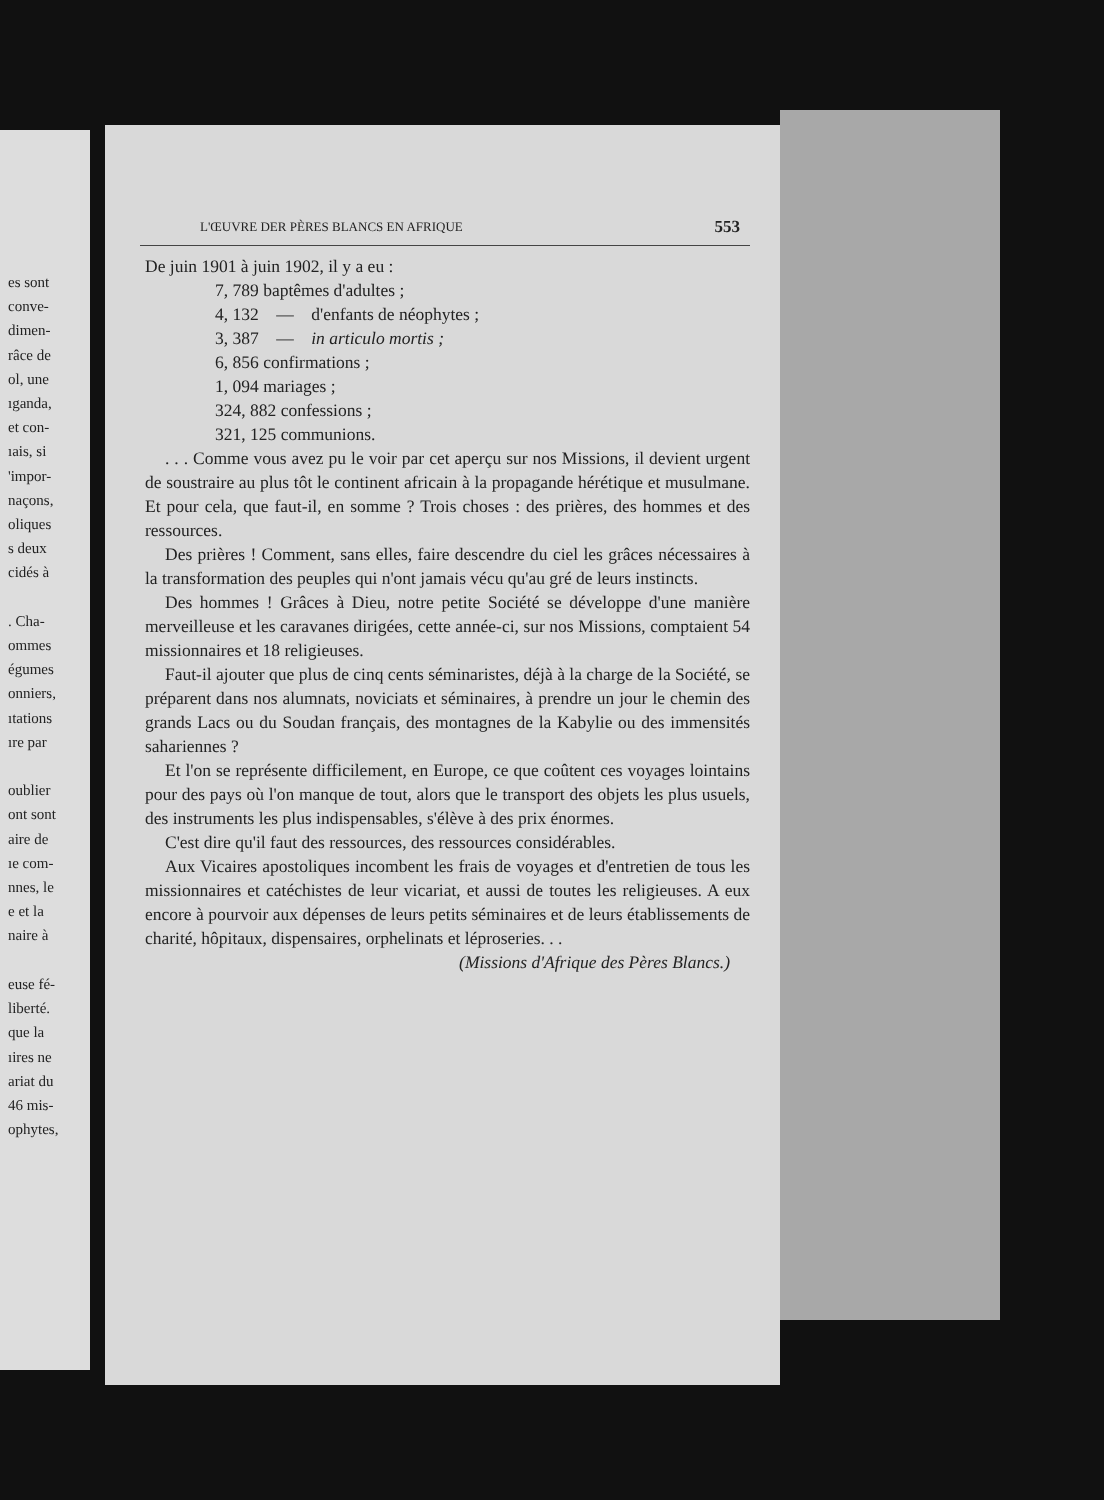es sont
conve-
dimen-
râce de
ol, une
ıganda,
et con-
ıais, si
'impor-
naçons,
oliques
s deux
cidés à
. Cha-
ommes
égumes
onniers,
ıtations
ıre par
oublier
ont sont
aire de
ıe com-
nnes, le
e et la
naire à
euse fé-
liberté.
que la
ıires ne
ariat du
46 mis-
ophytes,
L'ŒUVRE DER PÈRES BLANCS EN AFRIQUE 553
De juin 1901 à juin 1902, il y a eu :
7, 789 baptêmes d'adultes ;
4, 132 — d'enfants de néophytes ;
3, 387 — in articulo mortis ;
6, 856 confirmations ;
1, 094 mariages ;
324, 882 confessions ;
321, 125 communions.
. . . Comme vous avez pu le voir par cet aperçu sur nos Missions, il devient urgent de soustraire au plus tôt le continent africain à la propagande hérétique et musulmane. Et pour cela, que faut-il, en somme ? Trois choses : des prières, des hommes et des ressources.
Des prières ! Comment, sans elles, faire descendre du ciel les grâces nécessaires à la transformation des peuples qui n'ont jamais vécu qu'au gré de leurs instincts.
Des hommes ! Grâces à Dieu, notre petite Société se développe d'une manière merveilleuse et les caravanes dirigées, cette année-ci, sur nos Missions, comptaient 54 missionnaires et 18 religieuses.
Faut-il ajouter que plus de cinq cents séminaristes, déjà à la charge de la Société, se préparent dans nos alumnats, noviciats et séminaires, à prendre un jour le chemin des grands Lacs ou du Soudan français, des montagnes de la Kabylie ou des immensités sahariennes ?
Et l'on se représente difficilement, en Europe, ce que coûtent ces voyages lointains pour des pays où l'on manque de tout, alors que le transport des objets les plus usuels, des instruments les plus indispensables, s'élève à des prix énormes.
C'est dire qu'il faut des ressources, des ressources considérables.
Aux Vicaires apostoliques incombent les frais de voyages et d'entretien de tous les missionnaires et catéchistes de leur vicariat, et aussi de toutes les religieuses. A eux encore à pourvoir aux dépenses de leurs petits séminaires et de leurs établissements de charité, hôpitaux, dispensaires, orphelinats et léproseries. . .
(Missions d'Afrique des Pères Blancs.)